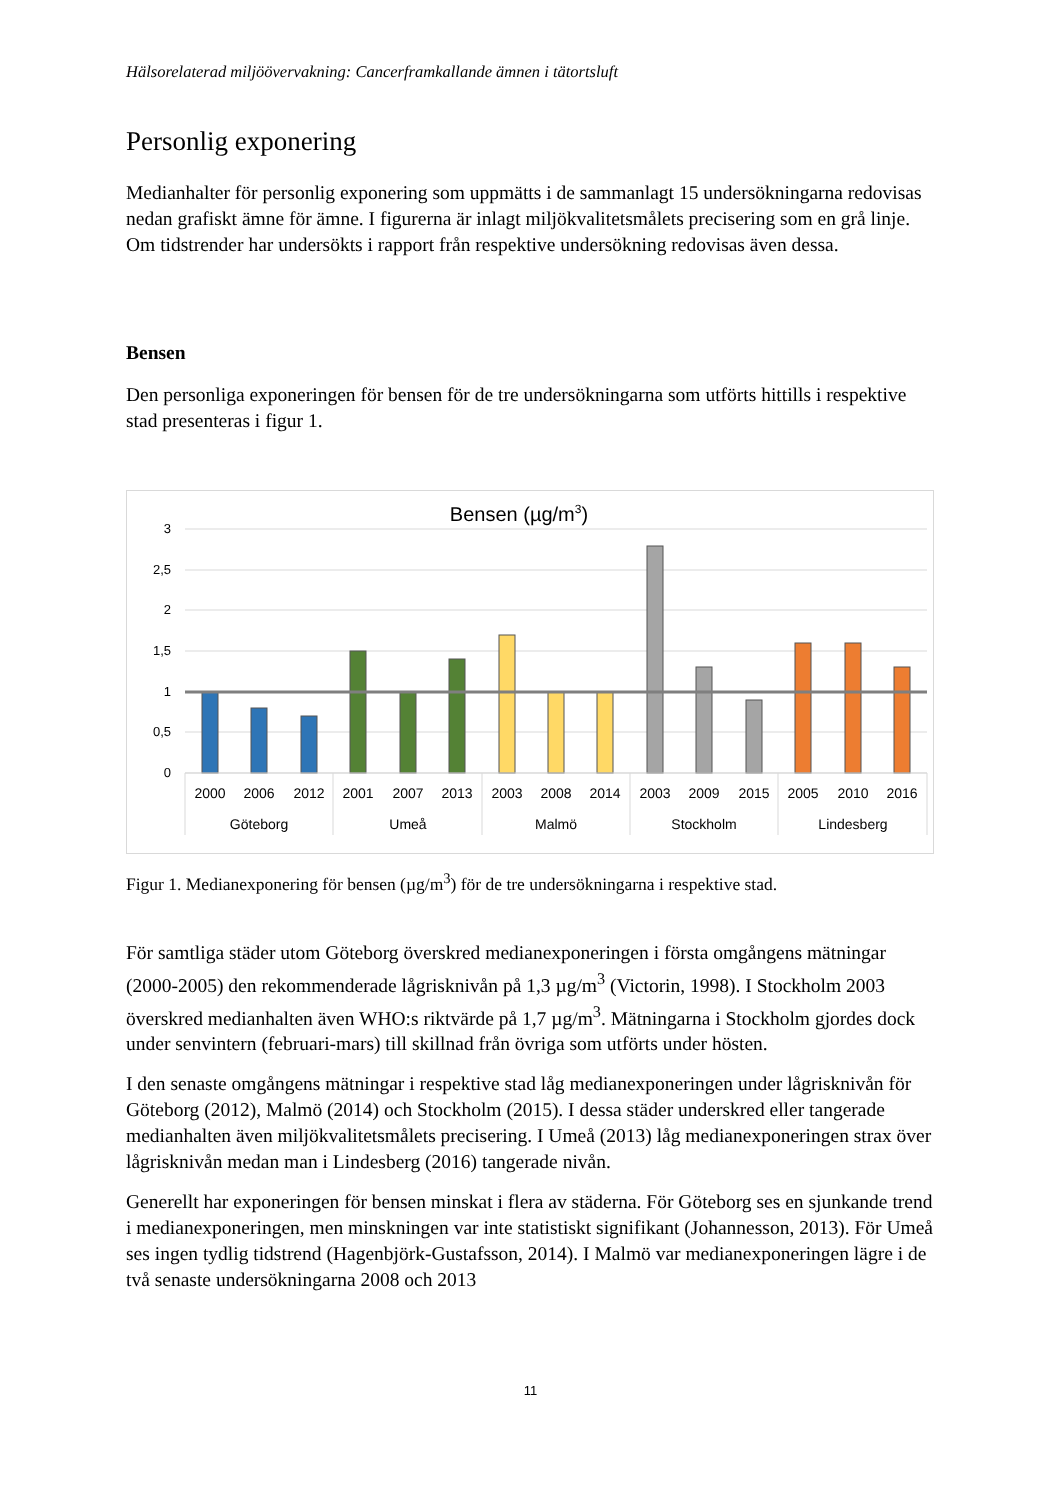Hälsorelaterad miljöövervakning: Cancerframkallande ämnen i tätortsluft
Personlig exponering
Medianhalter för personlig exponering som uppmätts i de sammanlagt 15 undersökningarna redovisas nedan grafiskt ämne för ämne. I figurerna är inlagt miljökvalitetsmålets precisering som en grå linje. Om tidstrender har undersökts i rapport från respektive undersökning redovisas även dessa.
Bensen
Den personliga exponeringen för bensen för de tre undersökningarna som utförts hittills i respektive stad presenteras i figur 1.
Bensen (µg/m3)
3
2,5
2
1,5
1
0,5
0
2000
2006
2012
2001
2007
2013
2003
2008
2014
2003
2009
2015
2005
2010
2016
Göteborg
Umeå
Malmö
Stockholm
Lindesberg
Figur 1. Medianexponering för bensen (µg/m<sup>3</sup>) för de tre undersökningarna i respektive stad.
För samtliga städer utom Göteborg överskred medianexponeringen i första omgångens mätningar (2000-2005) den rekommenderade lågrisknivån på 1,3 µg/m<sup>3</sup> (Victorin, 1998). I Stockholm 2003 överskred medianhalten även WHO:s riktvärde på 1,7 µg/m<sup>3</sup>. Mätningarna i Stockholm gjordes dock under senvintern (februari-mars) till skillnad från övriga som utförts under hösten.
I den senaste omgångens mätningar i respektive stad låg medianexponeringen under lågrisknivån för Göteborg (2012), Malmö (2014) och Stockholm (2015). I dessa städer underskred eller tangerade medianhalten även miljökvalitetsmålets precisering. I Umeå (2013) låg medianexponeringen strax över lågrisknivån medan man i Lindesberg (2016) tangerade nivån.
Generellt har exponeringen för bensen minskat i flera av städerna. För Göteborg ses en sjunkande trend i medianexponeringen, men minskningen var inte statistiskt signifikant (Johannesson, 2013). För Umeå ses ingen tydlig tidstrend (Hagenbjörk-Gustafsson, 2014). I Malmö var medianexponeringen lägre i de två senaste undersökningarna 2008 och 2013
11